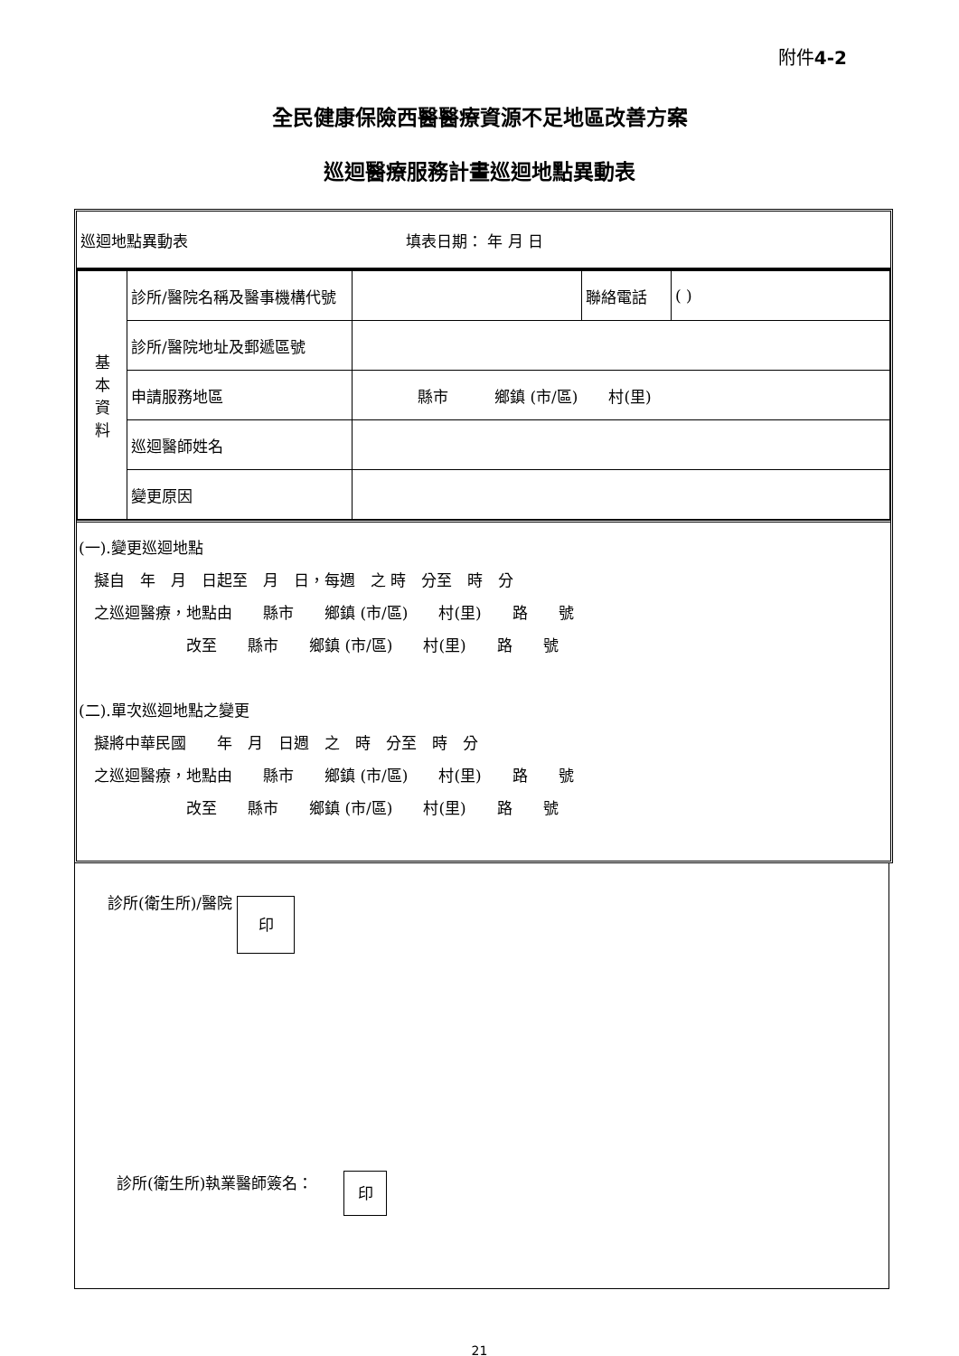附件4-2
全民健康保險西醫醫療資源不足地區改善方案
巡迴醫療服務計畫巡迴地點異動表
巡迴地點異動表 填表日期： 年 月 日
| 基 本 資 料 | 診所/醫院名稱及醫事機構代號 | | 聯絡電話 | ( ) |
| | 診所/醫院地址及郵遞區號 | | | |
| | 申請服務地區 | 縣市 鄉鎮 (市/區) 村(里) | | |
| | 巡迴醫師姓名 | | | |
| | 變更原因 | | | |
(一).變更巡迴地點
　擬自　年　月　日起至　月　日，每週　之 時　分至　時　分
　之巡迴醫療，地點由　　縣市　　鄉鎮 (市/區)　　村(里)　　路　　號
　　　　　　　改至　　縣市　　鄉鎮 (市/區)　　村(里)　　路　　號
(二).單次巡迴地點之變更
　擬將中華民國　　年　月　日週　之　時　分至　時　分
　之巡迴醫療，地點由　　縣市　　鄉鎮 (市/區)　　村(里)　　路　　號
　　　　　　　改至　　縣市　　鄉鎮 (市/區)　　村(里)　　路　　號
診所(衛生所)/醫院 印
診所(衛生所)執業醫師簽名：　　印
21